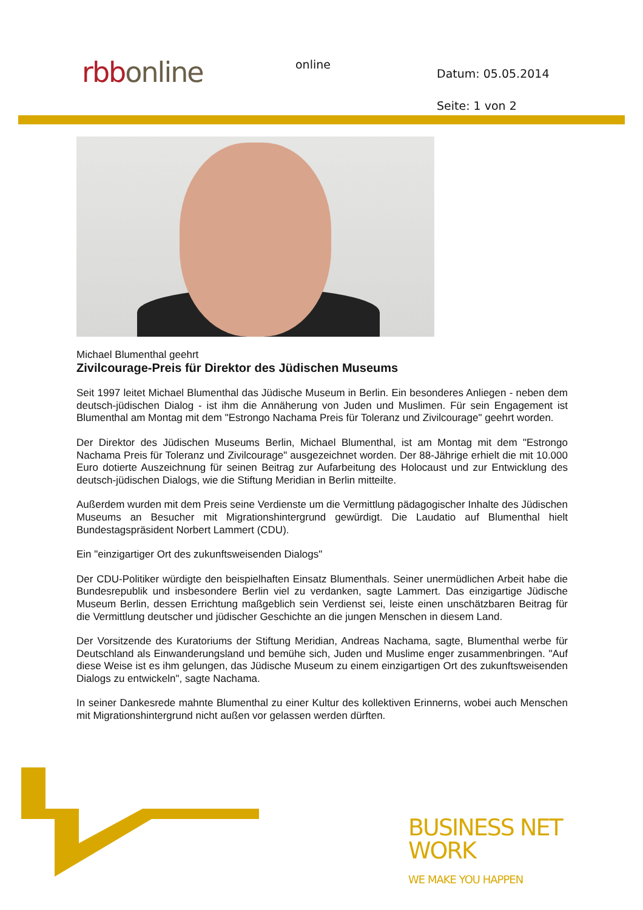rbb online online
Datum: 05.05.2014
Seite: 1 von 2
Michael Blumenthal geehrt
Zivilcourage-Preis für Direktor des Jüdischen Museums
Seit 1997 leitet Michael Blumenthal das Jüdische Museum in Berlin. Ein besonderes Anliegen - neben dem deutsch-jüdischen Dialog - ist ihm die Annäherung von Juden und Muslimen. Für sein Engagement ist Blumenthal am Montag mit dem "Estrongo Nachama Preis für Toleranz und Zivilcourage" geehrt worden.
Der Direktor des Jüdischen Museums Berlin, Michael Blumenthal, ist am Montag mit dem "Estrongo Nachama Preis für Toleranz und Zivilcourage" ausgezeichnet worden. Der 88-Jährige erhielt die mit 10.000 Euro dotierte Auszeichnung für seinen Beitrag zur Aufarbeitung des Holocaust und zur Entwicklung des deutsch-jüdischen Dialogs, wie die Stiftung Meridian in Berlin mitteilte.
Außerdem wurden mit dem Preis seine Verdienste um die Vermittlung pädagogischer Inhalte des Jüdischen Museums an Besucher mit Migrationshintergrund gewürdigt. Die Laudatio auf Blumenthal hielt Bundestagspräsident Norbert Lammert (CDU).
Ein "einzigartiger Ort des zukunftsweisenden Dialogs"
Der CDU-Politiker würdigte den beispielhaften Einsatz Blumenthals. Seiner unermüdlichen Arbeit habe die Bundesrepublik und insbesondere Berlin viel zu verdanken, sagte Lammert. Das einzigartige Jüdische Museum Berlin, dessen Errichtung maßgeblich sein Verdienst sei, leiste einen unschätzbaren Beitrag für die Vermittlung deutscher und jüdischer Geschichte an die jungen Menschen in diesem Land.
Der Vorsitzende des Kuratoriums der Stiftung Meridian, Andreas Nachama, sagte, Blumenthal werbe für Deutschland als Einwanderungsland und bemühe sich, Juden und Muslime enger zusammenbringen. "Auf diese Weise ist es ihm gelungen, das Jüdische Museum zu einem einzigartigen Ort des zukunftsweisenden Dialogs zu entwickeln", sagte Nachama.
In seiner Dankesrede mahnte Blumenthal zu einer Kultur des kollektiven Erinnerns, wobei auch Menschen mit Migrationshintergrund nicht außen vor gelassen werden dürften.
BUSINESS NET
WORK
WE MAKE YOU HAPPEN